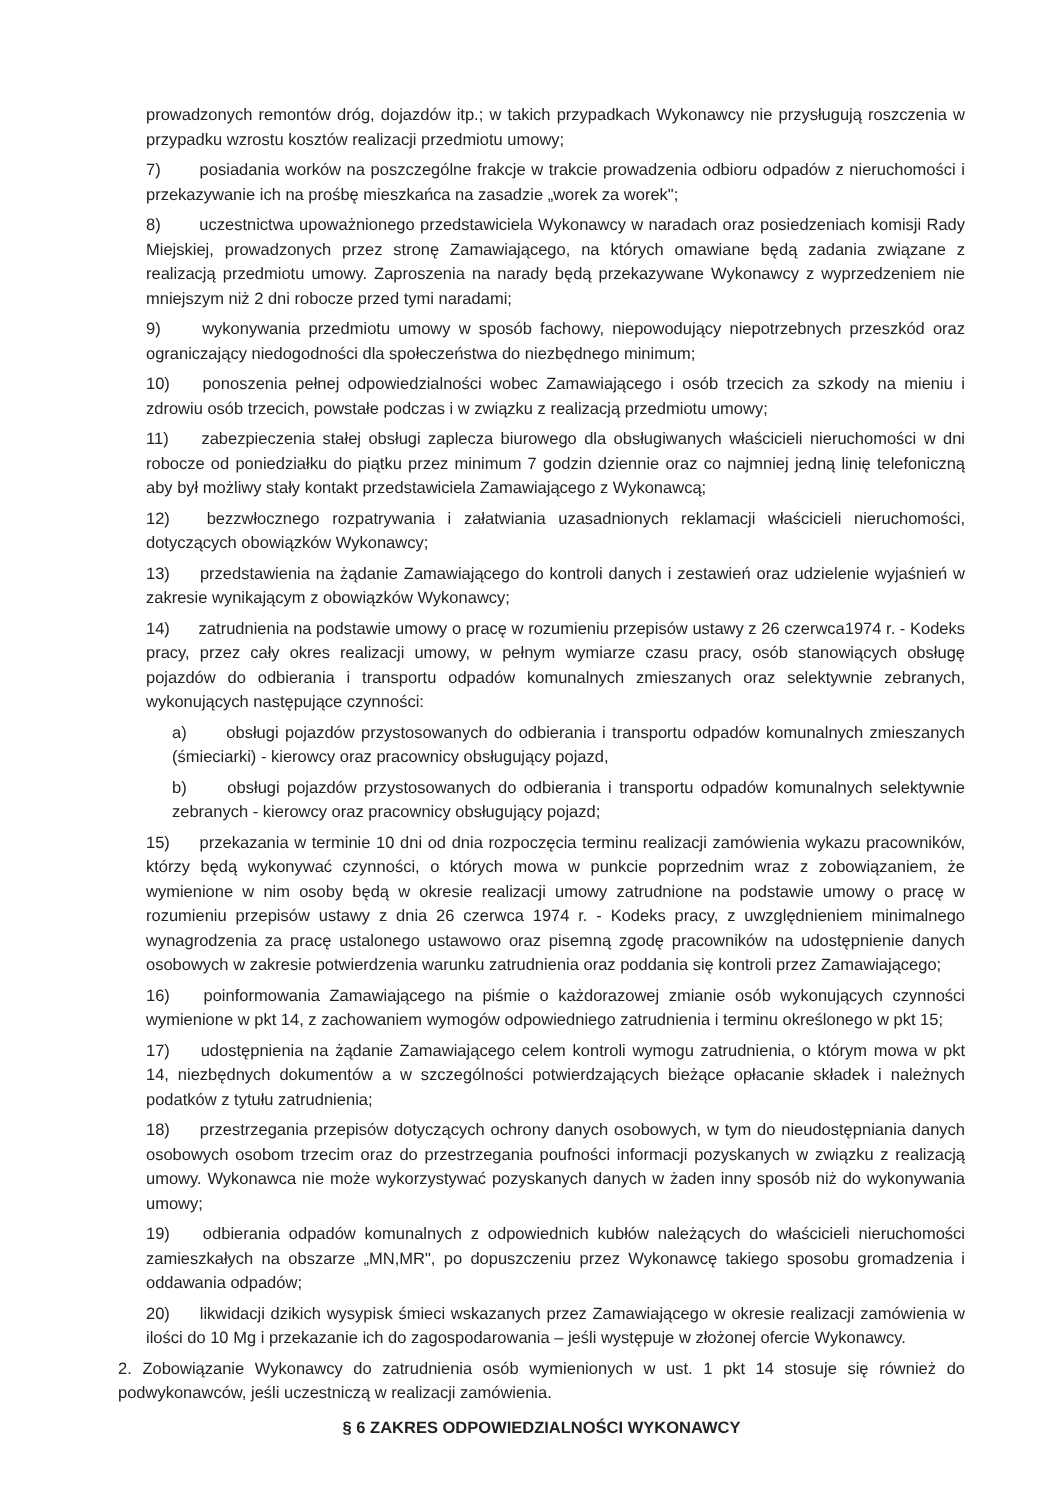prowadzonych remontów dróg, dojazdów itp.; w takich przypadkach Wykonawcy nie przysługują roszczenia w przypadku wzrostu kosztów realizacji przedmiotu umowy;
7) posiadania worków na poszczególne frakcje w trakcie prowadzenia odbioru odpadów z nieruchomości i przekazywanie ich na prośbę mieszkańca na zasadzie „worek za worek";
8) uczestnictwa upoważnionego przedstawiciela Wykonawcy w naradach oraz posiedzeniach komisji Rady Miejskiej, prowadzonych przez stronę Zamawiającego, na których omawiane będą zadania związane z realizacją przedmiotu umowy. Zaproszenia na narady będą przekazywane Wykonawcy z wyprzedzeniem nie mniejszym niż 2 dni robocze przed tymi naradami;
9) wykonywania przedmiotu umowy w sposób fachowy, niepowodujący niepotrzebnych przeszkód oraz ograniczający niedogodności dla społeczeństwa do niezbędnego minimum;
10) ponoszenia pełnej odpowiedzialności wobec Zamawiającego i osób trzecich za szkody na mieniu i zdrowiu osób trzecich, powstałe podczas i w związku z realizacją przedmiotu umowy;
11) zabezpieczenia stałej obsługi zaplecza biurowego dla obsługiwanych właścicieli nieruchomości w dni robocze od poniedziałku do piątku przez minimum 7 godzin dziennie oraz co najmniej jedną linię telefoniczną aby był możliwy stały kontakt przedstawiciela Zamawiającego z Wykonawcą;
12) bezzwłocznego rozpatrywania i załatwiania uzasadnionych reklamacji właścicieli nieruchomości, dotyczących obowiązków Wykonawcy;
13) przedstawienia na żądanie Zamawiającego do kontroli danych i zestawień oraz udzielenie wyjaśnień w zakresie wynikającym z obowiązków Wykonawcy;
14) zatrudnienia na podstawie umowy o pracę w rozumieniu przepisów ustawy z 26 czerwca1974 r. - Kodeks pracy, przez cały okres realizacji umowy, w pełnym wymiarze czasu pracy, osób stanowiących obsługę pojazdów do odbierania i transportu odpadów komunalnych zmieszanych oraz selektywnie zebranych, wykonujących następujące czynności:
a) obsługi pojazdów przystosowanych do odbierania i transportu odpadów komunalnych zmieszanych (śmieciarki) - kierowcy oraz pracownicy obsługujący pojazd,
b) obsługi pojazdów przystosowanych do odbierania i transportu odpadów komunalnych selektywnie zebranych - kierowcy oraz pracownicy obsługujący pojazd;
15) przekazania w terminie 10 dni od dnia rozpoczęcia terminu realizacji zamówienia wykazu pracowników, którzy będą wykonywać czynności, o których mowa w punkcie poprzednim wraz z zobowiązaniem, że wymienione w nim osoby będą w okresie realizacji umowy zatrudnione na podstawie umowy o pracę w rozumieniu przepisów ustawy z dnia 26 czerwca 1974 r. - Kodeks pracy, z uwzględnieniem minimalnego wynagrodzenia za pracę ustalonego ustawowo oraz pisemną zgodę pracowników na udostępnienie danych osobowych w zakresie potwierdzenia warunku zatrudnienia oraz poddania się kontroli przez Zamawiającego;
16) poinformowania Zamawiającego na piśmie o każdorazowej zmianie osób wykonujących czynności wymienione w pkt 14, z zachowaniem wymogów odpowiedniego zatrudnienia i terminu określonego w pkt 15;
17) udostępnienia na żądanie Zamawiającego celem kontroli wymogu zatrudnienia, o którym mowa w pkt 14, niezbędnych dokumentów a w szczególności potwierdzających bieżące opłacanie składek i należnych podatków z tytułu zatrudnienia;
18) przestrzegania przepisów dotyczących ochrony danych osobowych, w tym do nieudostępniania danych osobowych osobom trzecim oraz do przestrzegania poufności informacji pozyskanych w związku z realizacją umowy. Wykonawca nie może wykorzystywać pozyskanych danych w żaden inny sposób niż do wykonywania umowy;
19) odbierania odpadów komunalnych z odpowiednich kubłów należących do właścicieli nieruchomości zamieszkałych na obszarze „MN,MR", po dopuszczeniu przez Wykonawcę takiego sposobu gromadzenia i oddawania odpadów;
20) likwidacji dzikich wysypisk śmieci wskazanych przez Zamawiającego w okresie realizacji zamówienia w ilości do 10 Mg i przekazanie ich do zagospodarowania – jeśli występuje w złożonej ofercie Wykonawcy.
2. Zobowiązanie Wykonawcy do zatrudnienia osób wymienionych w ust. 1 pkt 14 stosuje się również do podwykonawców, jeśli uczestniczą w realizacji zamówienia.
§ 6 ZAKRES ODPOWIEDZIALNOŚCI WYKONAWCY